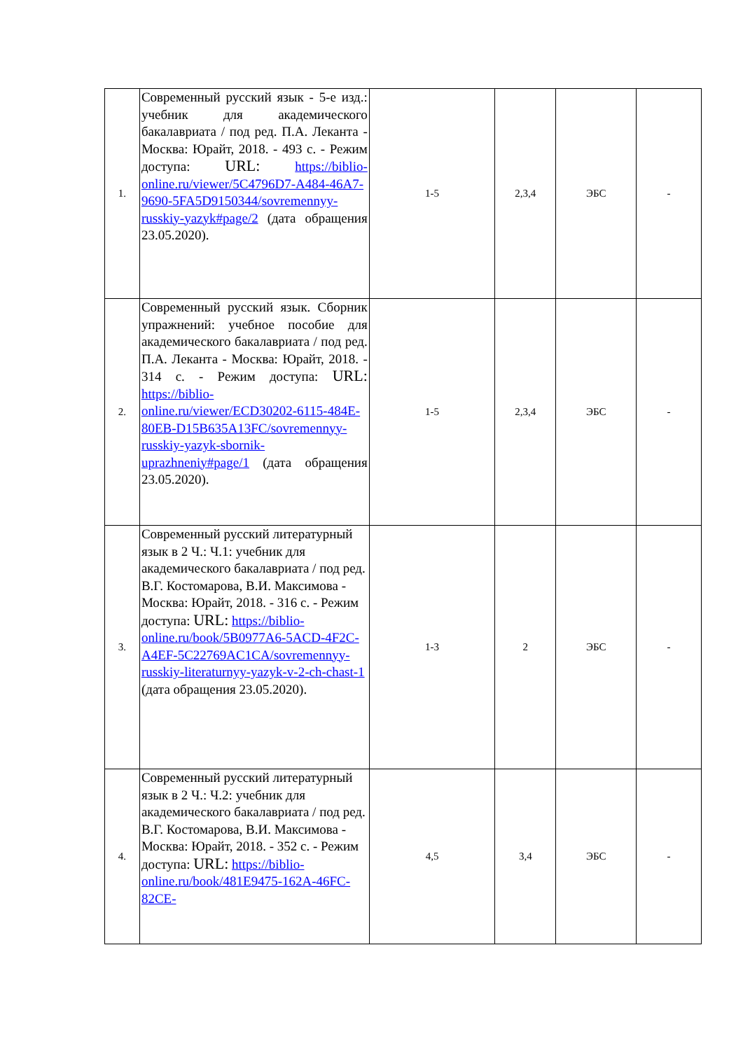| 1. | Современный русский язык - 5-е изд.: учебник для академического бакалавриата / под ред. П.А. Леканта - Москва: Юрайт, 2018. - 493 с. - Режим доступа: URL: https://biblio-online.ru/viewer/5C4796D7-A484-46A7-9690-5FA5D9150344/sovremennyy-russkiy-yazyk#page/2 (дата обращения 23.05.2020). | 1-5 | 2,3,4 | ЭБС | - |
| 2. | Современный русский язык. Сборник упражнений: учебное пособие для академического бакалавриата / под ред. П.А. Леканта - Москва: Юрайт, 2018. - 314 с. - Режим доступа: URL: https://biblio-online.ru/viewer/ECD30202-6115-484E-80EB-D15B635A13FC/sovremennyy-russkiy-yazyk-sbornik-uprazhneniy#page/1 (дата обращения 23.05.2020). | 1-5 | 2,3,4 | ЭБС | - |
| 3. | Современный русский литературный язык в 2 Ч.: Ч.1: учебник для академического бакалавриата / под ред. В.Г. Костомарова, В.И. Максимова - Москва: Юрайт, 2018. - 316 с. - Режим доступа: URL: https://biblio-online.ru/book/5B0977A6-5ACD-4F2C-A4EF-5C22769AC1CA/sovremennyy-russkiy-literaturnyy-yazyk-v-2-ch-chast-1 (дата обращения 23.05.2020). | 1-3 | 2 | ЭБС | - |
| 4. | Современный русский литературный язык в 2 Ч.: Ч.2: учебник для академического бакалавриата / под ред. В.Г. Костомарова, В.И. Максимова - Москва: Юрайт, 2018. - 352 с. - Режим доступа: URL: https://biblio-online.ru/book/481E9475-162A-46FC-82CE- | 4,5 | 3,4 | ЭБС | - |